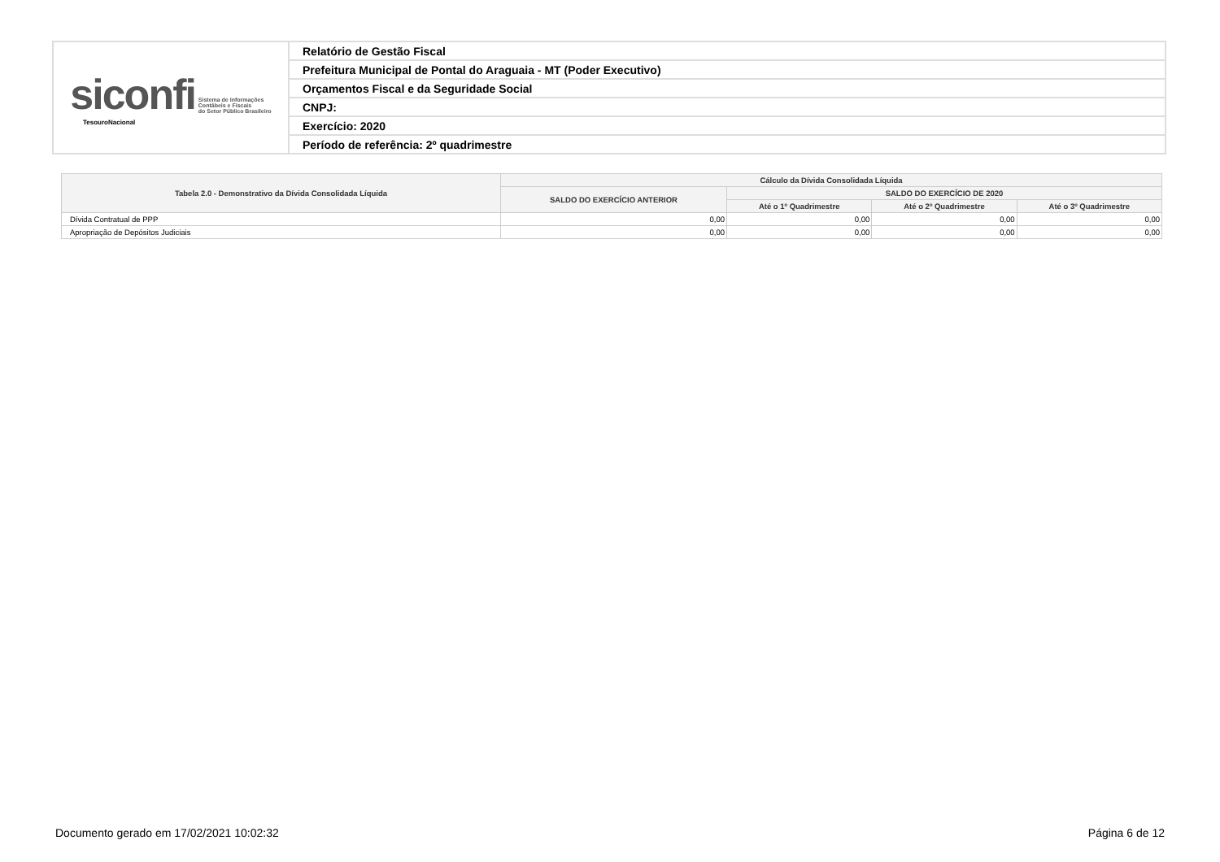| siconfi Sistema de Informações Contábeis e Fiscais do Setor Público Brasileiro TesouroNacional | Relatório de Gestão Fiscal |
| | Prefeitura Municipal de Pontal do Araguaia - MT (Poder Executivo) |
| | Orçamentos Fiscal e da Seguridade Social |
| | CNPJ: |
| | Exercício: 2020 |
| | Período de referência: 2º quadrimestre |
| Tabela 2.0 - Demonstrativo da Dívida Consolidada Líquida | Cálculo da Dívida Consolidada Líquida | | | |
| --- | --- | --- | --- | --- |
| | SALDO DO EXERCÍCIO ANTERIOR | SALDO DO EXERCÍCIO DE 2020 | | |
| | | Até o 1º Quadrimestre | Até o 2º Quadrimestre | Até o 3º Quadrimestre |
| Dívida Contratual de PPP | 0,00 | 0,00 | 0,00 | 0,00 |
| Apropriação de Depósitos Judiciais | 0,00 | 0,00 | 0,00 | 0,00 |
Documento gerado em 17/02/2021 10:02:32 Página 6 de 12